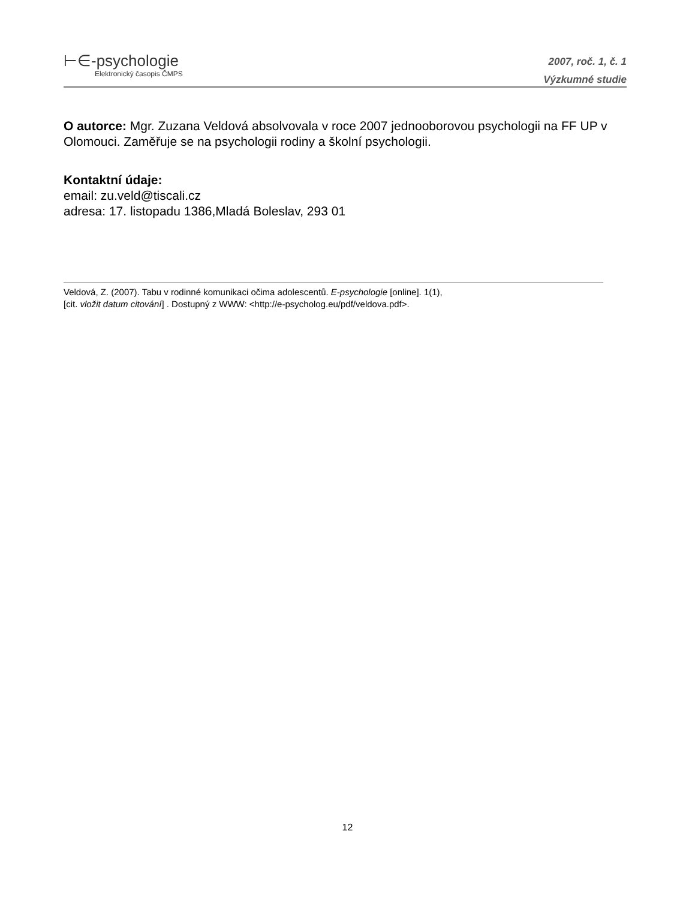⊢∈-psychologie
Elektronický časopis ČMPS
2007, roč. 1, č. 1
Výzkumné studie
O autorce: Mgr. Zuzana Veldová absolvovala v roce 2007 jednooborovou psychologii na FF UP v Olomouci. Zaměřuje se na psychologii rodiny a školní psychologii.
Kontaktní údaje:
email: zu.veld@tiscali.cz
adresa: 17. listopadu 1386,Mladá Boleslav, 293 01
Veldová, Z. (2007). Tabu v rodinné komunikaci očima adolescentů. E-psychologie [online]. 1(1),
[cit. vložit datum citování] . Dostupný z WWW: <http://e-psycholog.eu/pdf/veldova.pdf>.
12